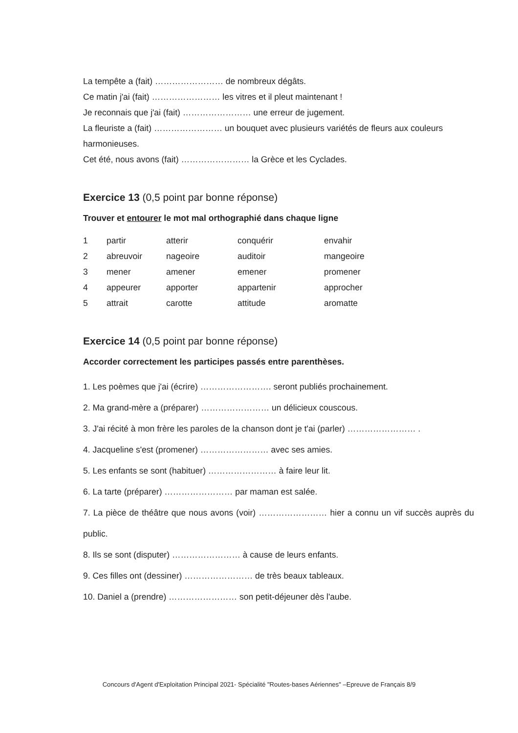La tempête a (fait) …………………… de nombreux dégâts.
Ce matin j'ai (fait) …………………… les vitres et il pleut maintenant !
Je reconnais que j'ai (fait) …………………… une erreur de jugement.
La fleuriste a (fait) …………………… un bouquet avec plusieurs variétés de fleurs aux couleurs harmonieuses.
Cet été, nous avons (fait) …………………… la Grèce et les Cyclades.
Exercice 13 (0,5 point par bonne réponse)
Trouver et entourer le mot mal orthographié dans chaque ligne
| 1 | partir | atterir | conquérir | envahir |
| 2 | abreuvoir | nageoire | auditoir | mangeoire |
| 3 | mener | amener | emener | promener |
| 4 | appeurer | apporter | appartenir | approcher |
| 5 | attrait | carotte | attitude | aromatte |
Exercice 14 (0,5 point par bonne réponse)
Accorder correctement les participes passés entre parenthèses.
1. Les poèmes que j'ai (écrire) ……………………. seront publiés prochainement.
2. Ma grand-mère a (préparer) …………………… un délicieux couscous.
3. J'ai récité à mon frère les paroles de la chanson dont je t'ai (parler) …………………… .
4. Jacqueline s'est (promener) …………………… avec ses amies.
5. Les enfants se sont (habituer) …………………… à faire leur lit.
6. La tarte (préparer) …………………… par maman est salée.
7. La pièce de théâtre que nous avons (voir) …………………… hier a connu un vif succès auprès du public.
8. Ils se sont (disputer) …………………… à cause de leurs enfants.
9. Ces filles ont (dessiner) …………………… de très beaux tableaux.
10. Daniel a (prendre) …………………… son petit-déjeuner dès l'aube.
Concours d'Agent d'Exploitation Principal 2021- Spécialité "Routes-bases Aériennes" –Epreuve de Français 8/9